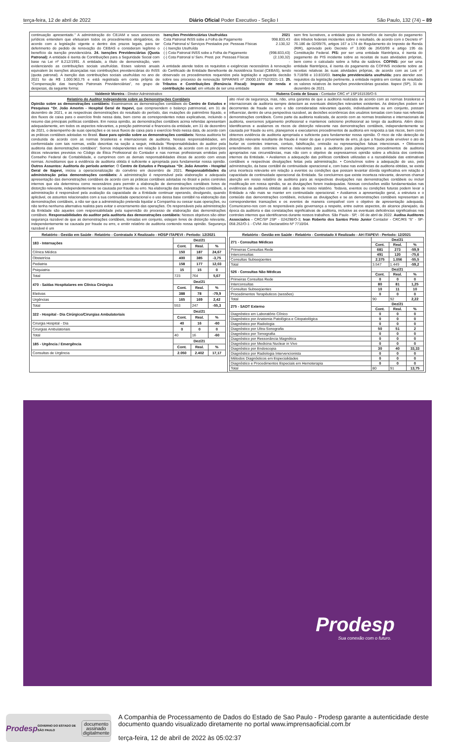terça-feira, 12 de abril de 2022 Diário Oficial Poder Executivo - Seção I São Paulo, 132 (74) – 89
continuação apresentado.” A administração do CEJAM e seus assessores jurídicos entendem que efetuaram todos os procedimentos obrigatórios, de acordo com a legislação vigente e dentro dos prazos legais, para ter deferimento do pedido de renovação do CEBAS e consideram legítimo o benefício da isenção previdenciária. 24. Isenções Previdenciárias (Quota Patronal): A entidade é isenta de Contribuições para a Seguridade Social com base na Lei nº 8.212/1991. A entidade, a título de demonstração, vem evidenciando as contribuições sociais usufruídas. Esses valores anuais equivalem às isenções alcançadas nas contribuições previdenciárias do INSS (quota patronal). A isenção das contribuições sociais usufruídas no ano de 2021 foi de R$ 1.000.963,75 e está registrada em conta própria de “Compensação das Isenções Patronais Previdenciárias”, no grupo de despesas, da seguinte forma:
| Isenções Previdenciárias Usufruídas | 2021 |
| Cota Patronal INSS sobe a Folha de Pagamento | 998.833,43 |
| Cota Patronal s/ Serviços Prestados por. Pessoas Físicas | 2.130,32 |
| (-) Isenção Usufruída | |
| (-) Cota Patronal INSS sobe a Folha de Pagamento | (998.833,43) |
| (-) Cota Patronal s/ Serv. Prest. por. Pessoas Físicas | (2.130,32) |
| | - |
A entidade atende todos os requisitos e exigências necessários à renovação do Certificado de Entidade Beneficente de Assistência Social (CEBAS), tendo observado os procedimentos requeridos pela legislação e aguarda decisão sobre seu processo de renovação SIPAR/MS nº 25000.167752/2021-13. 25. Tributos e Contribuições (Renúncia Fiscal): Imposto de renda e contribuição social: em virtude de ser uma entidade
sem fins lucrativos, a entidade goza do benefício de isenção do pagamento dos tributos federais incidentes sobre o resultado, de acordo com o Decreto nº 76.186 de 02/09/75, artigos 167 a 174 do Regulamento do Imposto de Renda (RIR), aprovado pelo Decreto nº 3.000 de 26/03/99 e artigo 195 da Constituição Federal. PIS: por ser uma entidade filantrópica, é isenta do pagamento do PIS incidente sobre as receitas de suas atividades próprias, bem como o calculado sobre a folha de salários. COFINS: por ser uma entidade filantrópica, é isenta do pagamento da COFINS incidente sobre as receitas relativas às suas atividades próprias, de acordo com as Leis nº 9.718/98 e 10.833/03. Isenção previdenciária usufruída: para atender aos requisitos da legislação pertinente, a entidade registra em contas de resultado os valores relativos às isenções previdenciárias gozadas. Itapevi (SP), 31 de dezembro de 2021.
Valdemir Moreira - Diretor Administrativo
Rubens Costa de Souza - Contador CRC nº 1SP161539/O-5
Relatório do Auditor Independente sobre as Demonstrações Contábeis
Opinião sobre as demonstrações contábeis: Examinamos as demonstrações contábeis do Centro de Estudos e Pesquisas “Dr. João Amorim - Hospital Geral de Itapevi, que compreendem o balanço patrimonial, em 31 de dezembro de 2021, e as respectivas demonstrações do resultado do período, das mutações do patrimônio líquido, e dos fluxos de caixa para o exercício findo nessa data, bem como as correspondentes notas explicativas, incluindo o resumo das principais políticas contábeis. Em nossa opinião, as demonstrações contábeis acima referidas apresentam adequadamente, em todos os aspectos relevantes, a posição patrimonial e financeira da entidade, em 31 de dezembro de 2021, o desempenho de suas operações e os seus fluxos de caixa para o exercício findo nessa data, de acordo com as práticas contábeis adotadas no Brasil. Base para opinião sobre as demonstrações contábeis: Nossa auditoria foi conduzida de acordo com as normas brasileiras e internacionais de auditoria. Nossas responsabilidades, em conformidade com tais normas, estão descritas na seção a seguir, intitulada “Responsabilidades do auditor pela auditoria das demonstrações contábeis”. Somos independentes em relação à Entidade, de acordo com os princípios éticos relevantes previstos no Código de Ética Profissional do Contador e nas normas profissionais emitidas pelo Conselho Federal de Contabilidade, e cumprimos com as demais responsabilidades éticas de acordo com essas normas. Acreditamos que a evidência de auditoria obtida é suficiente e apropriada para fundamentar nossa opinião. Outros Assuntos: Auditoria do período anterior: O Centro de Estudos e Pesquisas “Dr. João Amorim - Hospital Geral de Itapevi, iniciou a operacionalização do convênio em dezembro de 2021. Responsabilidades da administração pelas demonstrações contábeis: A administração é responsável pela elaboração e adequada apresentação das demonstrações contábeis de acordo com as práticas contábeis adotadas no Brasil e pelos controles internos que ela determinou como necessários para permitir a elaboração de demonstrações contábeis livres de distorção relevante, independentemente se causada por fraude ou erro. Na elaboração das demonstrações contábeis, a administração é responsável pela avaliação da capacidade de a Entidade continuar operando, divulgando, quando aplicável, os assuntos relacionados com a sua continuidade operacional e o uso dessa base contábil na elaboração das demonstrações contábeis, a não ser que a administração pretenda liquidar a Companhia ou cessar suas operações, ou não tenha nenhuma alternativa realista para evitar o encerramento das operações. Os responsáveis pela administração da Entidade são aqueles com responsabilidade pela supervisão do processo de elaboração das demonstrações contábeis. Responsabilidades do auditor pela auditoria das demonstrações contábeis: Nossos objetivos são obter segurança razoável de que as demonstrações contábeis, tomadas em conjunto, estejam livres de distorção relevante, independentemente se causada por fraude ou erro, e emitir relatório de auditoria contendo nossa opinião. Segurança razoável é um
alto nível de segurança, mas, não, uma garantia de que a auditoria realizada de acordo com as normas brasileiras e internacionais de auditoria sempre detectam as eventuais distorções relevantes existentes. As distorções podem ser decorrentes de fraude ou erro e são consideradas relevantes quando, individualmente ou em conjunto, possam influenciar, dentro de uma perspectiva razoável, as decisões econômicas dos usuários tomadas com base nas referidas demonstrações contábeis. Como parte da auditoria realizada, de acordo com as normas brasileiras e internacionais de auditoria, exercemos julgamento profissional e mantemos ceticismo profissional ao longo da auditoria. Além disso: Identificamos e avaliamos os riscos de distorção relevante nas demonstrações contábeis, independentemente se causada por fraude ou erro, planejamos e executamos procedimentos de auditoria em resposta a tais riscos, bem como obtemos evidência de auditoria apropriada e suficiente para fundamentar nossa opinião. O risco de não detecção de distorção relevante resultante de fraude é maior do que o proveniente de erro, já que a fraude pode envolver o ato de burlar os controles internos, conluio, falsificação, omissão ou representações falsas intencionais. • Obtivemos entendimento dos controles internos relevantes para a auditoria para planejarmos procedimentos de auditoria apropriados nas circunstâncias, mas não com o objetivo de expressarmos opinião sobre a eficácia dos controles internos da Entidade. • Avaliamos a adequação das políticas contábeis utilizadas e a razoabilidade das estimativas contábeis e respectivas divulgações feitas pela administração. • Concluímos sobre a adequação do uso, pela administração, da base contábil de continuidade operacional e, com base nas evidências de auditoria obtidas, se existe uma incerteza relevante em relação a eventos ou condições que possam levantar dúvida significativa em relação à capacidade de continuidade operacional da Entidade. Se concluirmos que existe incerteza relevante, devemos chamar atenção em nosso relatório de auditoria para as respectivas divulgações nas demonstrações contábeis ou incluir modificação em nossa opinião, se as divulgações forem inadequadas. Nossas conclusões estão fundamentadas nas evidências de auditoria obtidas até a data de nosso relatório. Todavia, eventos ou condições futuras podem levar a Entidade a não mais se manter em continuidade operacional. • Avaliamos a apresentação geral, a estrutura e o conteúdo das demonstrações contábeis, inclusive as divulgações e se as demonstrações contábeis representam as correspondentes transações e os eventos de maneira compatível com o objetivo de apresentação adequada. Comunicamo-nos com os responsáveis pela governança a respeito, entre outros aspectos, do alcance planejado, da época da auditoria e das constatações significativas de auditoria, inclusive as eventuais deficiências significativas nos controles internos que identificamos durante nossos trabalhos. São Paulo - SP, - 06 de abril de 2022. Audisa Auditores Associados - CRC/SP 2SP - 024298/O-3; Ivan Roberto dos Santos Pinto Junior Contador - CRC/RS “S” - SP- 058.252/O-1 - CVM: Ato Declaratório Nº 7710/04.
Relatório - Gestão em Saúde - Relatório - Contratado X Realizado - HOSP ITAPEVI - Período: 12/2021
| 183 - Internações | Dez/21 | | |
| --- | --- | --- | --- |
| | Cont. | Real. | % |
| Clínica Médica | 150 | 187 | 24,67 |
| Obstetrícia | 400 | 385 | -3,75 |
| Pediatria | 158 | 177 | 12,03 |
| Psiquiatria | 15 | 15 | 0 |
| Total | 723 | 764 | 5,67 |
| 470 - Saídas Hospitalares em Clínica Cirúrgica | Dez/21 | | |
| | Cont. | Real. | % |
| Eletivas | 388 | 78 | -79,9 |
| Urgências | 165 | 169 | 2,42 |
| Total | 553 | 247 | -55,3 |
| 322 - Hospital - Dia Cirúrgico/Cirurgias Ambulatoriais | Dez/21 | | |
| | Cont. | Real. | % |
| Cirurgia Hospital - Dia | 40 | 16 | -60 |
| Cirurgias Ambulatoriais | 0 | 0 | 0 |
| Total | 40 | 16 | -60 |
| 185 - Urgência / Emergência | Dez/21 | | |
| | Cont. | Real. | % |
| Consultas de Urgência | 2.050 | 2.402 | 17,17 |
Relatório - Gestão em Saúde - Relatório - Contratado X Realizado - AH ITAPEVI - Período: 12/2021
| 271 - Consultas Médicas | Dez/21 | | |
| --- | --- | --- | --- |
| | Cont. | Real. | % |
| Primeiras Consultas Rede | 681 | 273 | -59,9 |
| Interconsultas | 491 | 120 | -75,6 |
| Consultas Subseqüentes | 2.375 | 1.056 | -55,5 |
| Total | 3.547 | 1.449 | -59,2 |
| 526 - Consultas Não Médicas | Dez/21 | | |
| | Cont. | Real. | % |
| Primeiras Consultas Rede | 0 | 0 | 0 |
| Interconsultas | 80 | 81 | 1,25 |
| Consultas Subseqüentes | 10 | 11 | 10 |
| Procedimentos Terapêuticos (sessões) | 0 | 0 | 0 |
| Total | 90 | 92 | 2,22 |
| 275 - SADT Externo | Dez/21 | | |
| | Cont. | Real. | % |
| Diagnóstico em Laboratório Clínico | 0 | 0 | 0 |
| Diagnóstico por Anatomia Patológica e Citopatológica | 0 | 0 | 0 |
| Diagnóstico por Radiologia | 0 | 0 | 0 |
| Diagnóstico por Ultra-Sonografia | 50 | 51 | 2 |
| Diagnóstico por Tomografia | 0 | 0 | 0 |
| Diagnóstico por Ressonância Magnética | 0 | 0 | 0 |
| Diagnóstico por Medicina Nuclear in Vivo | 0 | 0 | 0 |
| Diagnóstico por Endoscopia | 30 | 40 | 33,33 |
| Diagnóstico por Radiologia Intervencionista | 0 | 0 | 0 |
| Métodos Diagnósticos em Especialidades | 0 | 0 | 0 |
| Diagnóstico e Procedimentos Especiais em Hemoterapia | 0 | 0 | 0 |
| Total | 80 | 91 | 13,75 |
Prodesp
Sua conexão com o futuro.
Prodesp GOVERNO DO ESTADO DE SÃO PAULO documento
assinado
digitalmente
A Companhia de Processamento de Dados do Estado de Sao Paulo - Prodesp garante a autenticidade deste documento quando visualizado diretamente no portal www.imprensaoficial.com.br
terça-feira, 12 de abril de 2022 às 05:02:37